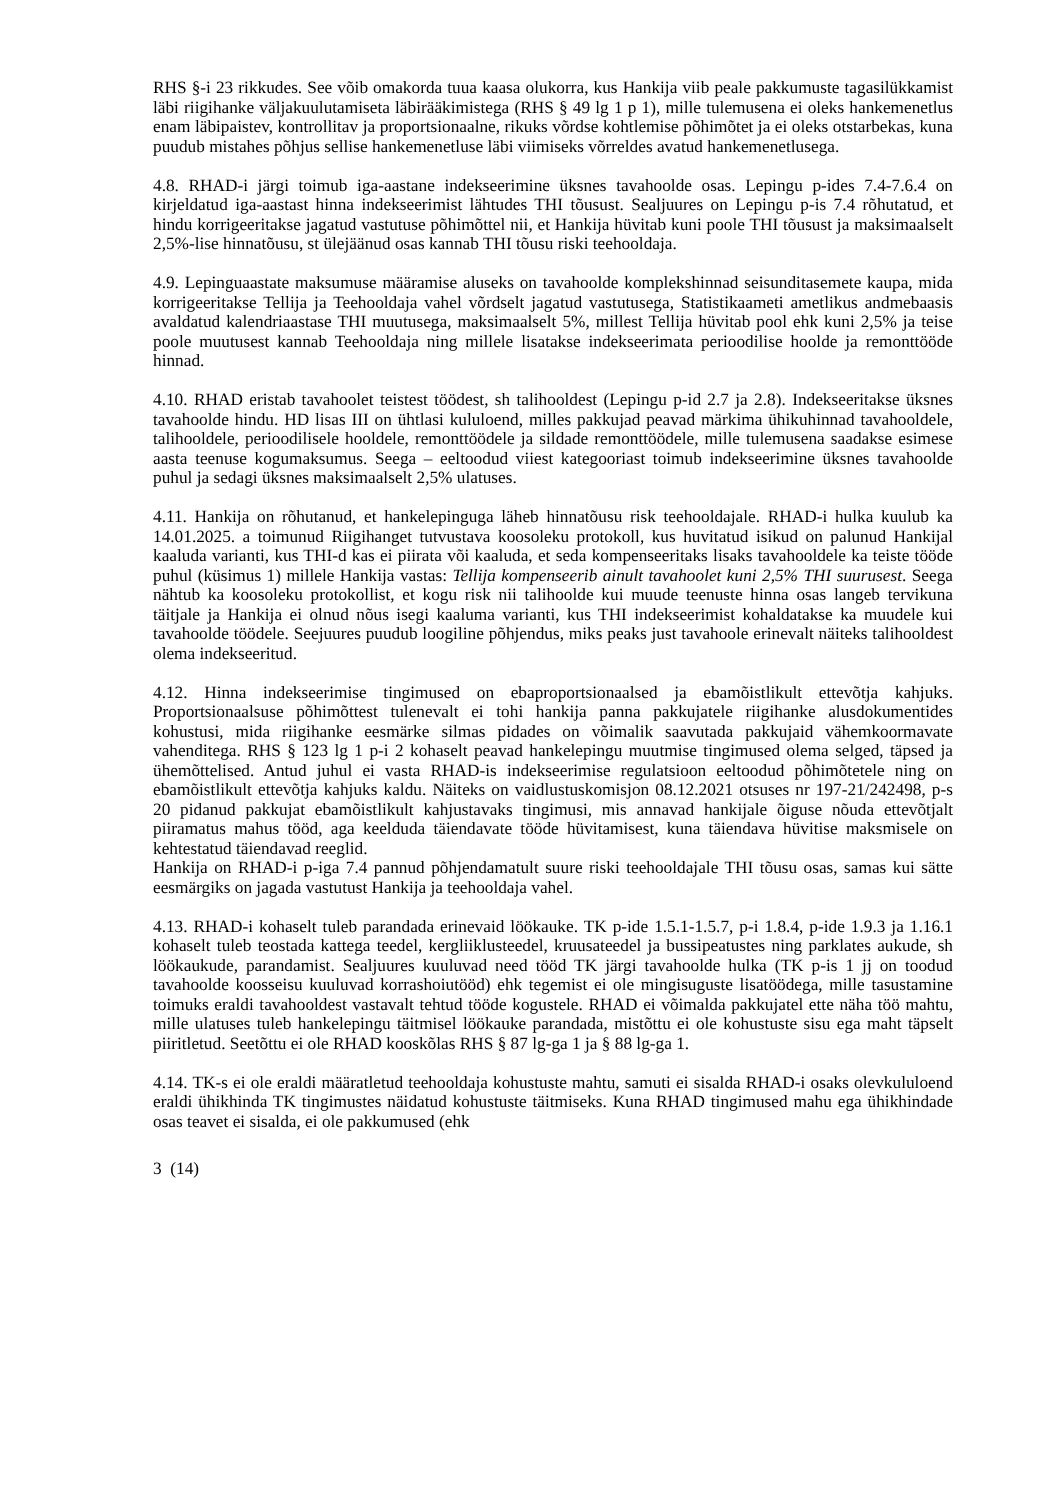RHS §-i 23 rikkudes. See võib omakorda tuua kaasa olukorra, kus Hankija viib peale pakkumuste tagasilükkamist läbi riigihanke väljakuulutamiseta läbirääkimistega (RHS § 49 lg 1 p 1), mille tulemusena ei oleks hankemenetlus enam läbipaistev, kontrollitav ja proportsionaalne, rikuks võrdse kohtlemise põhimõtet ja ei oleks otstarbekas, kuna puudub mistahes põhjus sellise hankemenetluse läbi viimiseks võrreldes avatud hankemenetlusega.
4.8. RHAD-i järgi toimub iga-aastane indekseerimine üksnes tavahoolde osas. Lepingu p-ides 7.4-7.6.4 on kirjeldatud iga-aastast hinna indekseerimist lähtudes THI tõusust. Sealjuures on Lepingu p-is 7.4 rõhutatud, et hindu korrigeeritakse jagatud vastutuse põhimõttel nii, et Hankija hüvitab kuni poole THI tõusust ja maksimaalselt 2,5%-lise hinnatõusu, st ülejäänud osas kannab THI tõusu riski teehooldaja.
4.9. Lepinguaastate maksumuse määramise aluseks on tavahoolde komplekshinnad seisunditasemete kaupa, mida korrigeeritakse Tellija ja Teehooldaja vahel võrdselt jagatud vastutusega, Statistikaameti ametlikus andmebaasis avaldatud kalendriaastase THI muutusega, maksimaalselt 5%, millest Tellija hüvitab pool ehk kuni 2,5% ja teise poole muutusest kannab Teehooldaja ning millele lisatakse indekseerimata perioodilise hoolde ja remonttööde hinnad.
4.10. RHAD eristab tavahoolet teistest töödest, sh talihooldest (Lepingu p-id 2.7 ja 2.8). Indekseeritakse üksnes tavahoolde hindu. HD lisas III on ühtlasi kululoend, milles pakkujad peavad märkima ühikuhinnad tavahooldele, talihooldele, perioodilisele hooldele, remonttöödele ja sildade remonttöödele, mille tulemusena saadakse esimese aasta teenuse kogumaksumus. Seega – eeltoodud viiest kategooriast toimub indekseerimine üksnes tavahoolde puhul ja sedagi üksnes maksimaalselt 2,5% ulatuses.
4.11. Hankija on rõhutanud, et hankelepinguga läheb hinnatõusu risk teehooldajale. RHAD-i hulka kuulub ka 14.01.2025. a toimunud Riigihanget tutvustava koosoleku protokoll, kus huvitatud isikud on palunud Hankijal kaaluda varianti, kus THI-d kas ei piirata või kaaluda, et seda kompenseeritaks lisaks tavahooldele ka teiste tööde puhul (küsimus 1) millele Hankija vastas: Tellija kompenseerib ainult tavahoolet kuni 2,5% THI suurusest. Seega nähtub ka koosoleku protokollist, et kogu risk nii talihoolde kui muude teenuste hinna osas langeb tervikuna täitjale ja Hankija ei olnud nõus isegi kaaluma varianti, kus THI indekseerimist kohaldatakse ka muudele kui tavahoolde töödele. Seejuures puudub loogiline põhjendus, miks peaks just tavahoole erinevalt näiteks talihooldest olema indekseeritud.
4.12. Hinna indekseerimise tingimused on ebaproportsionaalsed ja ebamõistlikult ettevõtja kahjuks. Proportsionaalsuse põhimõttest tulenevalt ei tohi hankija panna pakkujatele riigihanke alusdokumentides kohustusi, mida riigihanke eesmärke silmas pidades on võimalik saavutada pakkujaid vähemkoormavate vahenditega. RHS § 123 lg 1 p-i 2 kohaselt peavad hankelepingu muutmise tingimused olema selged, täpsed ja ühemõttelised. Antud juhul ei vasta RHAD-is indekseerimise regulatsioon eeltoodud põhimõtetele ning on ebamõistlikult ettevõtja kahjuks kaldu. Näiteks on vaidlustuskomisjon 08.12.2021 otsuses nr 197-21/242498, p-s 20 pidanud pakkujat ebamõistlikult kahjustavaks tingimusi, mis annavad hankijale õiguse nõuda ettevõtjalt piiramatus mahus tööd, aga keelduda täiendavate tööde hüvitamisest, kuna täiendava hüvitise maksmisele on kehtestatud täiendavad reeglid.
Hankija on RHAD-i p-iga 7.4 pannud põhjendamatult suure riski teehooldajale THI tõusu osas, samas kui sätte eesmärgiks on jagada vastutust Hankija ja teehooldaja vahel.
4.13. RHAD-i kohaselt tuleb parandada erinevaid löökauke. TK p-ide 1.5.1-1.5.7, p-i 1.8.4, p-ide 1.9.3 ja 1.16.1 kohaselt tuleb teostada kattega teedel, kergliiklusteedel, kruusateedel ja bussipeatustes ning parklates aukude, sh löökaukude, parandamist. Sealjuures kuuluvad need tööd TK järgi tavahoolde hulka (TK p-is 1 jj on toodud tavahoolde koosseisu kuuluvad korrashoiutööd) ehk tegemist ei ole mingisuguste lisatöödega, mille tasustamine toimuks eraldi tavahooldest vastavalt tehtud tööde kogustele. RHAD ei võimalda pakkujatel ette näha töö mahtu, mille ulatuses tuleb hankelepingu täitmisel löökauke parandada, mistõttu ei ole kohustuste sisu ega maht täpselt piiritletud. Seetõttu ei ole RHAD kooskõlas RHS § 87 lg-ga 1 ja § 88 lg-ga 1.
4.14. TK-s ei ole eraldi määratletud teehooldaja kohustuste mahtu, samuti ei sisalda RHAD-i osaks olevkululoend eraldi ühikhinda TK tingimustes näidatud kohustuste täitmiseks. Kuna RHAD tingimused mahu ega ühikhindade osas teavet ei sisalda, ei ole pakkumused (ehk
3 (14)